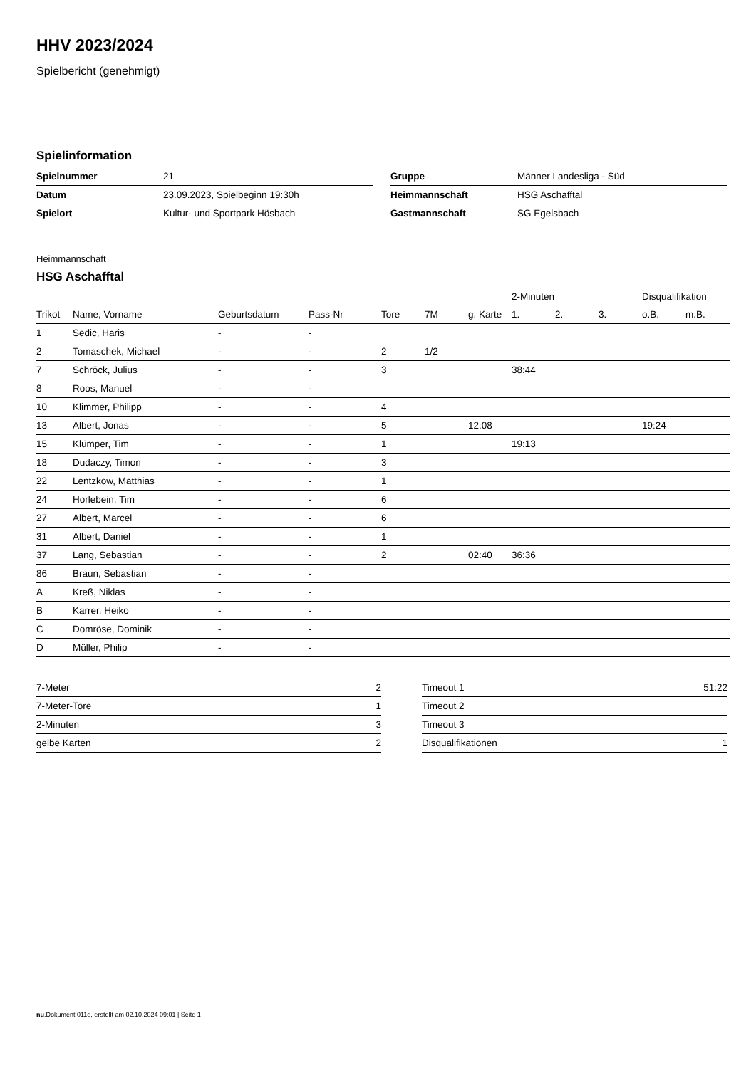HHV 2023/2024
Spielbericht (genehmigt)
Spielinformation
| Spielnummer | 21 |
| Datum | 23.09.2023, Spielbeginn 19:30h |
| Spielort | Kultur- und Sportpark Hösbach |
| Gruppe | Männer Landesliga - Süd |
| Heimmannschaft | HSG Aschafftal |
| Gastmannschaft | SG Egelsbach |
Heimmannschaft
HSG Aschafftal
| | | | | | | | 2-Minuten | | | Disqualifikation | |
| --- | --- | --- | --- | --- | --- | --- | --- | --- | --- | --- | --- |
| Trikot | Name, Vorname | Geburtsdatum | Pass-Nr | Tore | 7M | g. Karte | 1. | 2. | 3. | o.B. | m.B. |
| 1 | Sedic, Haris | - | - | | | | | | | | |
| 2 | Tomaschek, Michael | - | - | 2 | 1/2 | | | | | | |
| 7 | Schröck, Julius | - | - | 3 | | | 38:44 | | | | |
| 8 | Roos, Manuel | - | - | | | | | | | | |
| 10 | Klimmer, Philipp | - | - | 4 | | | | | | | |
| 13 | Albert, Jonas | - | - | 5 | | 12:08 | | | | 19:24 | |
| 15 | Klümper, Tim | - | - | 1 | | | 19:13 | | | | |
| 18 | Dudaczy, Timon | - | - | 3 | | | | | | | |
| 22 | Lentzkow, Matthias | - | - | 1 | | | | | | | |
| 24 | Horlebein, Tim | - | - | 6 | | | | | | | |
| 27 | Albert, Marcel | - | - | 6 | | | | | | | |
| 31 | Albert, Daniel | - | - | 1 | | | | | | | |
| 37 | Lang, Sebastian | - | - | 2 | | 02:40 | 36:36 | | | | |
| 86 | Braun, Sebastian | - | - | | | | | | | | |
| A | Kreß, Niklas | - | - | | | | | | | | |
| B | Karrer, Heiko | - | - | | | | | | | | |
| C | Domröse, Dominik | - | - | | | | | | | | |
| D | Müller, Philip | - | - | | | | | | | | |
| 7-Meter | 2 |
| 7-Meter-Tore | 1 |
| 2-Minuten | 3 |
| gelbe Karten | 2 |
| Timeout 1 | 51:22 |
| Timeout 2 | |
| Timeout 3 | |
| Disqualifikationen | 1 |
nu.Dokument 011e, erstellt am 02.10.2024 09:01 | Seite 1